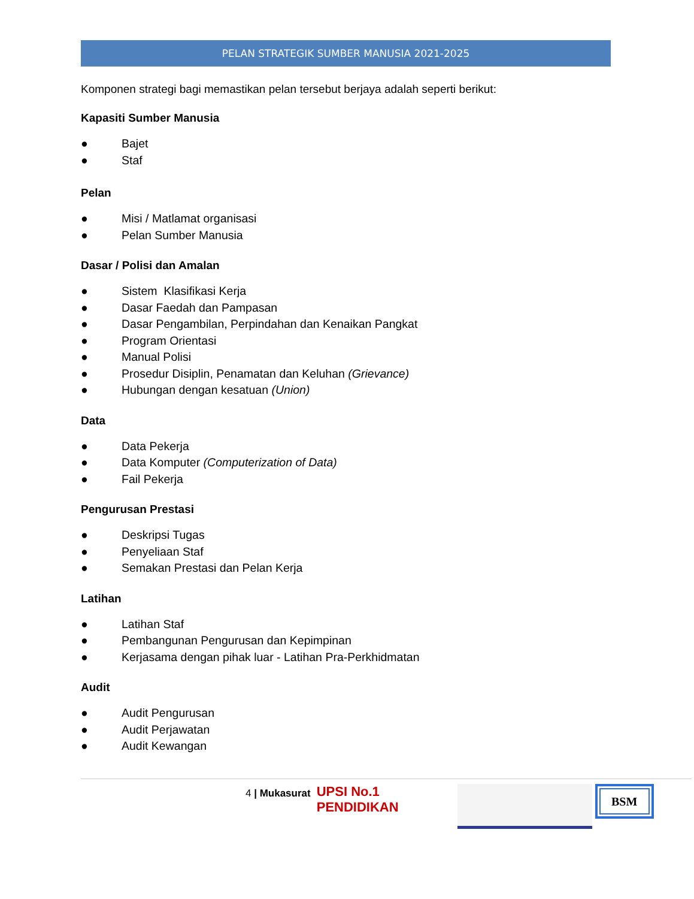PELAN STRATEGIK SUMBER MANUSIA 2021-2025
Komponen strategi bagi memastikan pelan tersebut berjaya adalah seperti berikut:
Kapasiti Sumber Manusia
● Bajet
● Staf
Pelan
● Misi / Matlamat organisasi
● Pelan Sumber Manusia
Dasar / Polisi dan Amalan
● Sistem Klasifikasi Kerja
● Dasar Faedah dan Pampasan
● Dasar Pengambilan, Perpindahan dan Kenaikan Pangkat
● Program Orientasi
● Manual Polisi
● Prosedur Disiplin, Penamatan dan Keluhan (Grievance)
● Hubungan dengan kesatuan (Union)
Data
● Data Pekerja
● Data Komputer (Computerization of Data)
● Fail Pekerja
Pengurusan Prestasi
● Deskripsi Tugas
● Penyeliaan Staf
● Semakan Prestasi dan Pelan Kerja
Latihan
● Latihan Staf
● Pembangunan Pengurusan dan Kepimpinan
● Kerjasama dengan pihak luar - Latihan Pra-Perkhidmatan
Audit
● Audit Pengurusan
● Audit Perjawatan
● Audit Kewangan
4 | Mukasurat
UPSI No.1 PENDIDIKAN
BSM